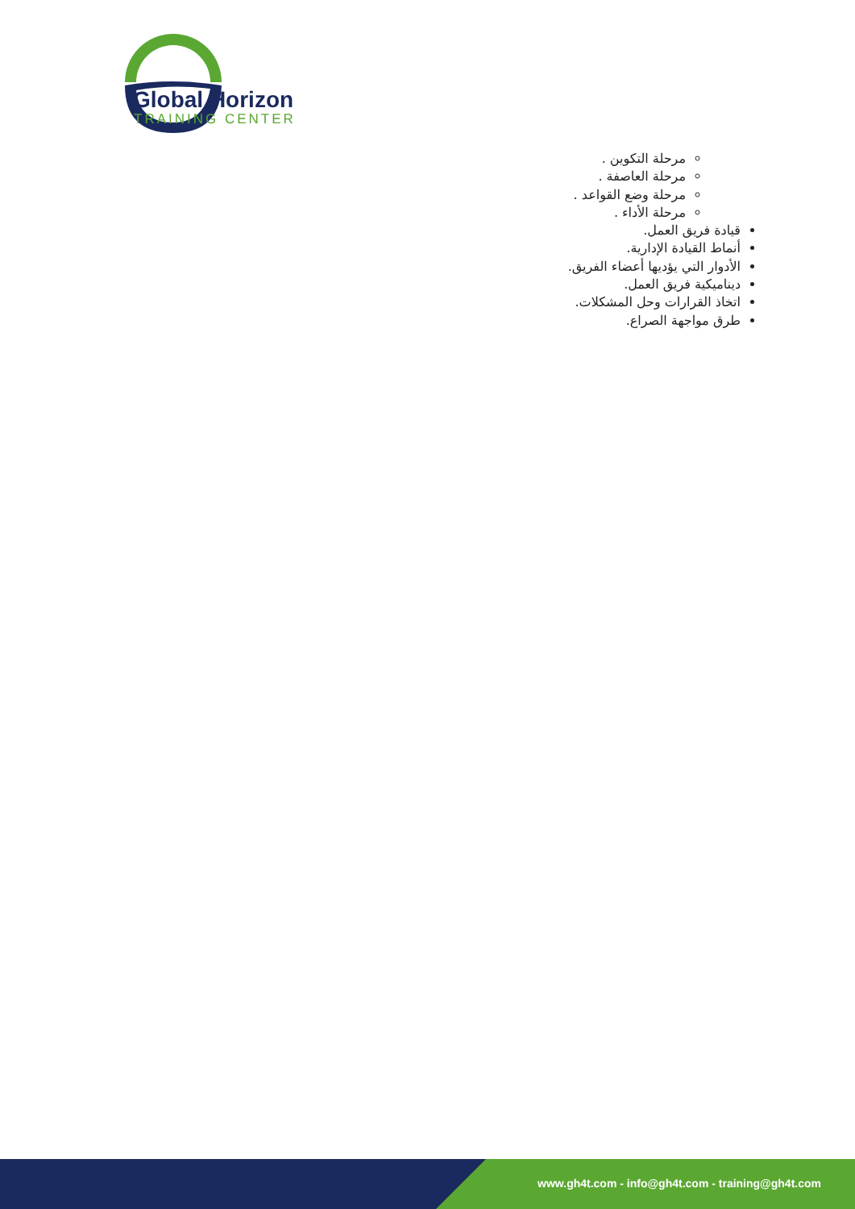Global Horizon
TRAINING CENTER
مرحلة التكوين .
مرحلة العاصفة .
مرحلة وضع القواعد .
مرحلة الأداء .
قيادة فريق العمل.
أنماط القيادة الإدارية.
الأدوار التي يؤديها أعضاء الفريق.
ديناميكية فريق العمل.
اتخاذ القرارات وحل المشكلات.
طرق مواجهة الصراع.
www.gh4t.com - info@gh4t.com - training@gh4t.com